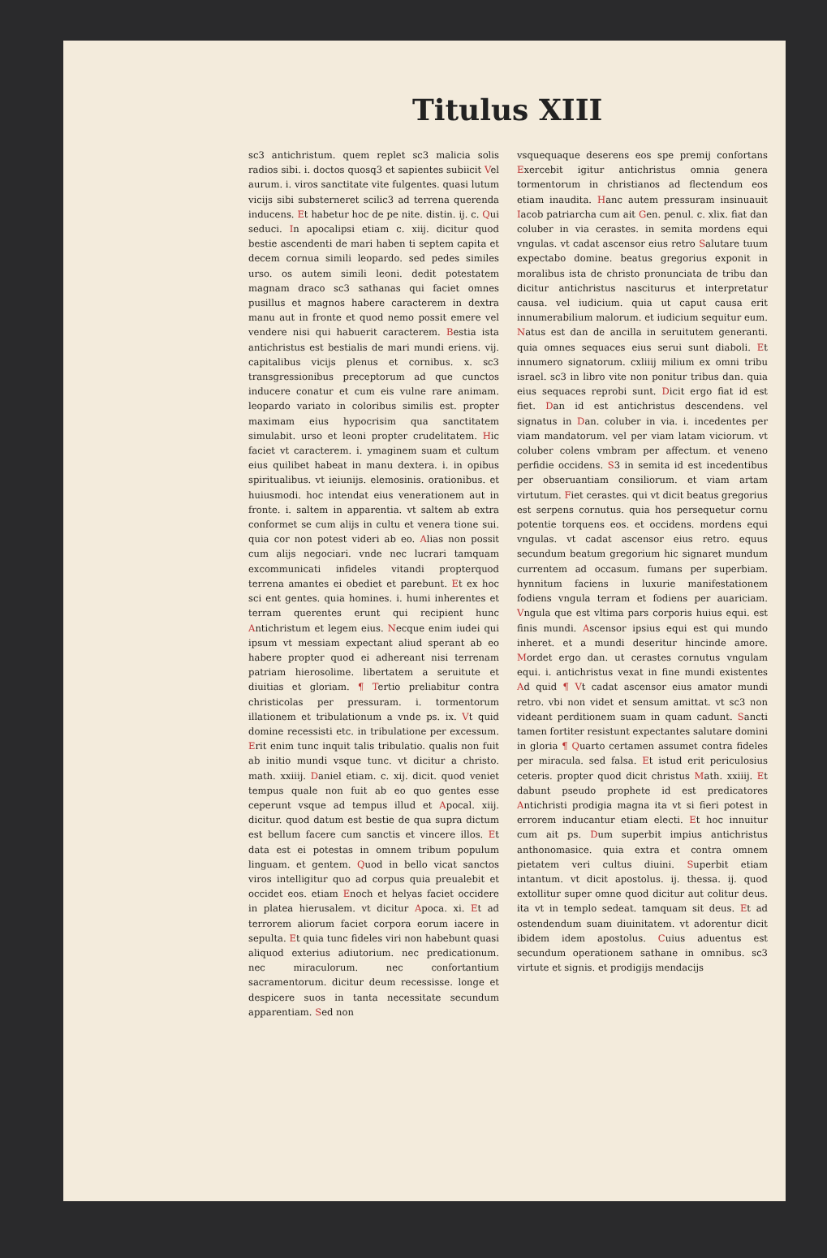Titulus XIII
sc3 antichristum. quem replet sc3 malicia solis radios sibi. i. doctos quosq3 et sapientes subiicit Vel aurum. i. viros sanctitate vite fulgentes. quasi lutum vicijs sibi substerneret scilic3 ad terrena querenda inducens. Et habetur hoc de pe nite. distin. ij. c. Qui seduci. In apocalipsi etiam c. xiij. dicitur quod bestie ascendenti de mari haben ti septem capita et decem cornua simili leopardo. sed pedes similes urso. os autem simili leoni. dedit potestatem magnam draco sc3 sathanas qui faciet omnes pusillus et magnos habere caracterem in dextra manu aut in fronte et quod nemo possit emere vel vendere nisi qui habuerit caracterem. Bestia ista antichristus est bestialis de mari mundi eriens. vij. capitalibus vicijs plenus et cornibus. x. sc3 transgressionibus preceptorum ad que cunctos inducere conatur et cum eis vulne rare animam. leopardo variato in coloribus similis est. propter maximam eius hypocrisim qua sanctitatem simulabit. urso et leoni propter crudelitatem. Hic faciet vt caracterem. i. ymaginem suam et cultum eius quilibet habeat in manu dextera. i. in opibus spiritualibus. vt ieiunijs. elemosinis. orationibus. et huiusmodi. hoc intendat eius venerationem aut in fronte. i. saltem in apparentia. vt saltem ab extra conformet se cum alijs in cultu et venera tione sui. quia cor non potest videri ab eo. Alias non possit cum alijs negociari. vnde nec lucrari tamquam excommunicati infideles vitandi propterquod terrena amantes ei obediet et parebunt. Et ex hoc sci ent gentes. quia homines. i. humi inherentes et terram querentes erunt qui recipient hunc Antichristum et legem eius. Necque enim iudei qui ipsum vt messiam expectant aliud sperant ab eo habere propter quod ei adhereant nisi terrenam patriam hierosolime. libertatem a seruitute et diuitias et gloriam. ¶ Tertio preliabitur contra christicolas per pressuram. i. tormentorum illationem et tribulationum a vnde ps. ix. Vt quid domine recessisti etc. in tribulatione per excessum. Erit enim tunc inquit talis tribulatio. qualis non fuit ab initio mundi vsque tunc. vt dicitur a christo. math. xxiiij. Daniel etiam. c. xij. dicit. quod veniet tempus quale non fuit ab eo quo gentes esse ceperunt vsque ad tempus illud et Apocal. xiij. dicitur. quod datum est bestie de qua supra dictum est bellum facere cum sanctis et vincere illos. Et data est ei potestas in omnem tribum populum linguam. et gentem. Quod in bello vicat sanctos viros intelligitur quo ad corpus quia preualebit et occidet eos. etiam Enoch et helyas faciet occidere in platea hierusalem. vt dicitur Apoca. xi. Et ad terrorem aliorum faciet corpora eorum iacere in sepulta. Et quia tunc fideles viri non habebunt quasi aliquod exterius adiutorium. nec predicationum. nec miraculorum. nec confortantium sacramentorum. dicitur deum recessisse. longe et despicere suos in tanta necessitate secundum apparentiam. Sed non
vsquequaque deserens eos spe premij confortans Exercebit igitur antichristus omnia genera tormentorum in christianos ad flectendum eos etiam inaudita. Hanc autem pressuram insinuauit Iacob patriarcha cum ait Gen. penul. c. xlix. fiat dan coluber in via cerastes. in semita mordens equi vngulas. vt cadat ascensor eius retro Salutare tuum expectabo domine. beatus gregorius exponit in moralibus ista de christo pronunciata de tribu dan dicitur antichristus nasciturus et interpretatur causa. vel iudicium. quia ut caput causa erit innumerabilium malorum. et iudicium sequitur eum. Natus est dan de ancilla in seruitutem generanti. quia omnes sequaces eius serui sunt diaboli. Et innumero signatorum. cxliiij milium ex omni tribu israel. sc3 in libro vite non ponitur tribus dan. quia eius sequaces reprobi sunt. Dicit ergo fiat id est fiet. Dan id est antichristus descendens. vel signatus in Dan. coluber in via. i. incedentes per viam mandatorum. vel per viam latam viciorum. vt coluber colens vmbram per affectum. et veneno perfidie occidens. S3 in semita id est incedentibus per obseruantiam consiliorum. et viam artam virtutum. Fiet cerastes. qui vt dicit beatus gregorius est serpens cornutus. quia hos persequetur cornu potentie torquens eos. et occidens. mordens equi vngulas. vt cadat ascensor eius retro. equus secundum beatum gregorium hic signaret mundum currentem ad occasum. fumans per superbiam. hynnitum faciens in luxurie manifestationem fodiens vngula terram et fodiens per auariciam. Vngula que est vltima pars corporis huius equi. est finis mundi. Ascensor ipsius equi est qui mundo inheret. et a mundi deseritur hincinde amore. Mordet ergo dan. ut cerastes cornutus vngulam equi. i. antichristus vexat in fine mundi existentes Ad quid ¶ Vt cadat ascensor eius amator mundi retro. vbi non videt et sensum amittat. vt sc3 non videant perditionem suam in quam cadunt. Sancti tamen fortiter resistunt expectantes salutare domini in gloria ¶ Quarto certamen assumet contra fideles per miracula. sed falsa. Et istud erit periculosius ceteris. propter quod dicit christus Math. xxiiij. Et dabunt pseudo prophete id est predicatores Antichristi prodigia magna ita vt si fieri potest in errorem inducantur etiam electi. Et hoc innuitur cum ait ps. Dum superbit impius antichristus anthonomasice. quia extra et contra omnem pietatem veri cultus diuini. Superbit etiam intantum. vt dicit apostolus. ij. thessa. ij. quod extollitur super omne quod dicitur aut colitur deus. ita vt in templo sedeat. tamquam sit deus. Et ad ostendendum suam diuinitatem. vt adorentur dicit ibidem idem apostolus. Cuius aduentus est secundum operationem sathane in omnibus. sc3 virtute et signis. et prodigijs mendacijs